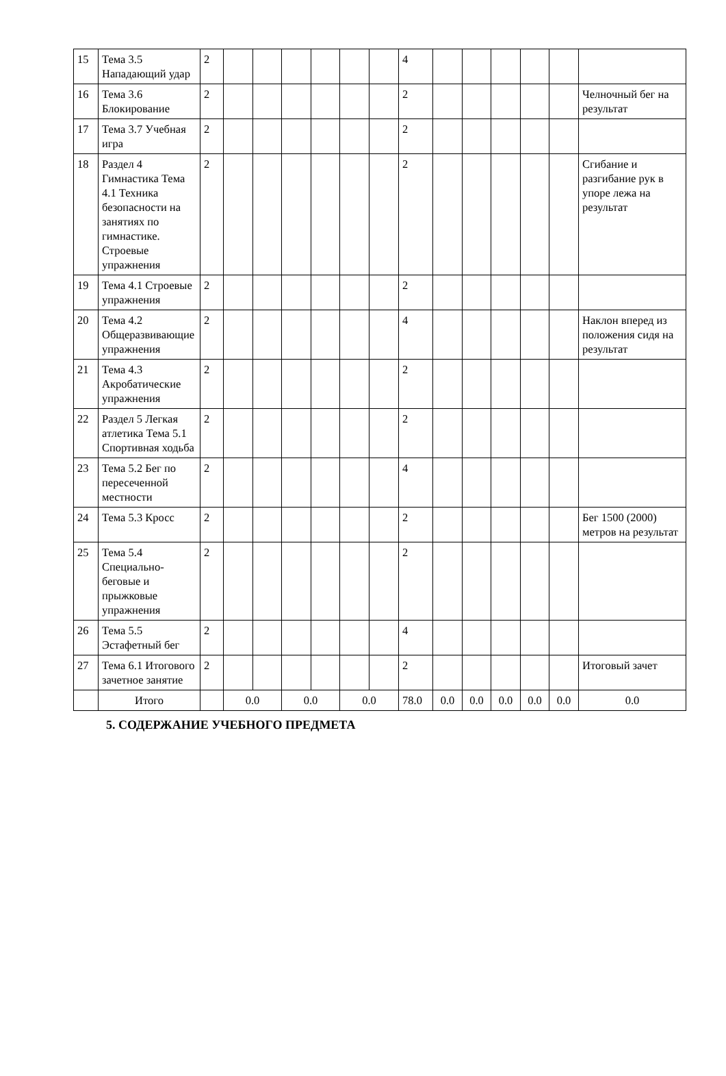| 15 | Тема 3.5 Нападающий удар | 2 | | | | | | | 4 | | | | | | |
| 16 | Тема 3.6 Блокирование | 2 | | | | | | | 2 | | | | | | Челночный бег на результат |
| 17 | Тема 3.7 Учебная игра | 2 | | | | | | | 2 | | | | | | |
| 18 | Раздел 4 Гимнастика Тема 4.1 Техника безопасности на занятиях по гимнастике. Строевые упражнения | 2 | | | | | | | 2 | | | | | | Сгибание и разгибание рук в упоре лежа на результат |
| 19 | Тема 4.1 Строевые упражнения | 2 | | | | | | | 2 | | | | | | |
| 20 | Тема 4.2 Общеразвивающие упражнения | 2 | | | | | | | 4 | | | | | | Наклон вперед из положения сидя на результат |
| 21 | Тема 4.3 Акробатические упражнения | 2 | | | | | | | 2 | | | | | | |
| 22 | Раздел 5 Легкая атлетика Тема 5.1 Спортивная ходьба | 2 | | | | | | | 2 | | | | | | |
| 23 | Тема 5.2 Бег по пересеченной местности | 2 | | | | | | | 4 | | | | | | |
| 24 | Тема 5.3 Кросс | 2 | | | | | | | 2 | | | | | | Бег 1500 (2000) метров на результат |
| 25 | Тема 5.4 Специально-беговые и прыжковые упражнения | 2 | | | | | | | 2 | | | | | | |
| 26 | Тема 5.5 Эстафетный бег | 2 | | | | | | | 4 | | | | | | |
| 27 | Тема 6.1 Итогового зачетное занятие | 2 | | | | | | | 2 | | | | | | Итоговый зачет |
| | Итого | | 0.0 | | 0.0 | | 0.0 | | 78.0 | 0.0 | 0.0 | 0.0 | 0.0 | 0.0 | 0.0 |
5. СОДЕРЖАНИЕ УЧЕБНОГО ПРЕДМЕТА